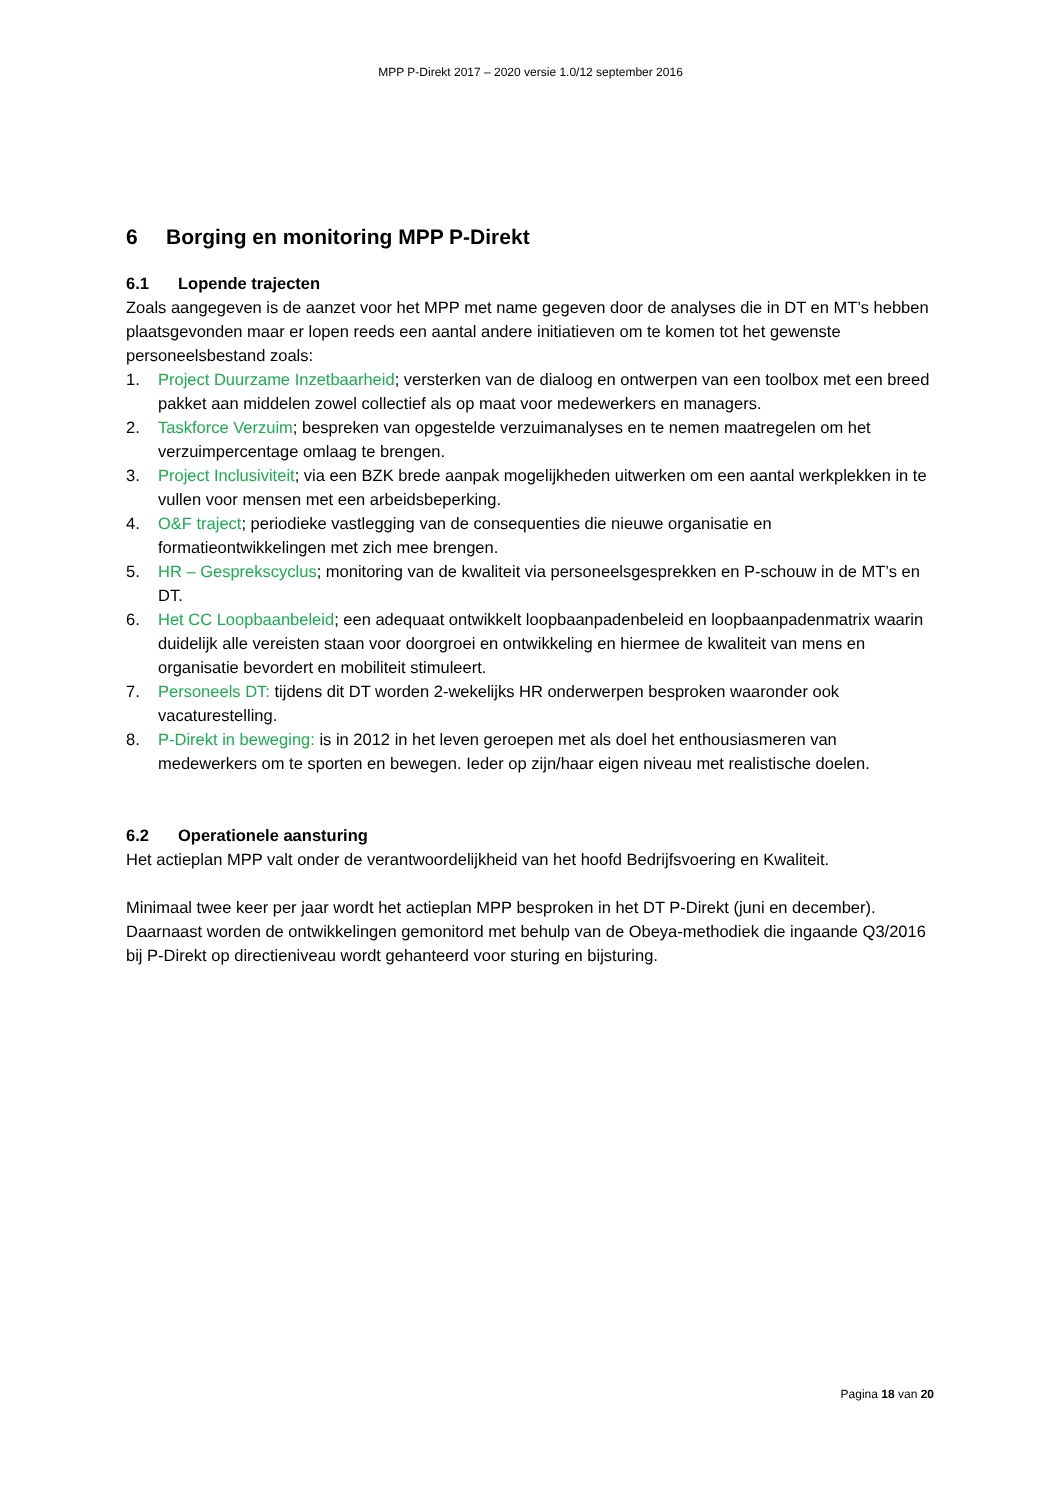MPP P-Direkt 2017 – 2020 versie 1.0/12 september 2016
6 Borging en monitoring MPP P-Direkt
6.1 Lopende trajecten
Zoals aangegeven is de aanzet voor het MPP met name gegeven door de analyses die in DT en MT’s hebben plaatsgevonden maar er lopen reeds een aantal andere initiatieven om te komen tot het gewenste personeelsbestand zoals:
1. Project Duurzame Inzetbaarheid; versterken van de dialoog en ontwerpen van een toolbox met een breed pakket aan middelen zowel collectief als op maat voor medewerkers en managers.
2. Taskforce Verzuim; bespreken van opgestelde verzuimanalyses en te nemen maatregelen om het verzuimpercentage omlaag te brengen.
3. Project Inclusiviteit; via een BZK brede aanpak mogelijkheden uitwerken om een aantal werkplekken in te vullen voor mensen met een arbeidsbeperking.
4. O&F traject; periodieke vastlegging van de consequenties die nieuwe organisatie en formatieontwikkelingen met zich mee brengen.
5. HR – Gesprekscyclus; monitoring van de kwaliteit via personeelsgesprekken en P-schouw in de MT’s en DT.
6. Het CC Loopbaanbeleid; een adequaat ontwikkelt loopbaanpadenbeleid en loopbaanpadenmatrix waarin duidelijk alle vereisten staan voor doorgroei en ontwikkeling en hiermee de kwaliteit van mens en organisatie bevordert en mobiliteit stimuleert.
7. Personeels DT: tijdens dit DT worden 2-wekelijks HR onderwerpen besproken waaronder ook vacaturestelling.
8. P-Direkt in beweging: is in 2012 in het leven geroepen met als doel het enthousiasmeren van medewerkers om te sporten en bewegen. Ieder op zijn/haar eigen niveau met realistische doelen.
6.2 Operationele aansturing
Het actieplan MPP valt onder de verantwoordelijkheid van het hoofd Bedrijfsvoering en Kwaliteit.
Minimaal twee keer per jaar wordt het actieplan MPP besproken in het DT P-Direkt (juni en december). Daarnaast worden de ontwikkelingen gemonitord met behulp van de Obeya-methodiek die ingaande Q3/2016 bij P-Direkt op directieniveau wordt gehanteerd voor sturing en bijsturing.
Pagina 18 van 20